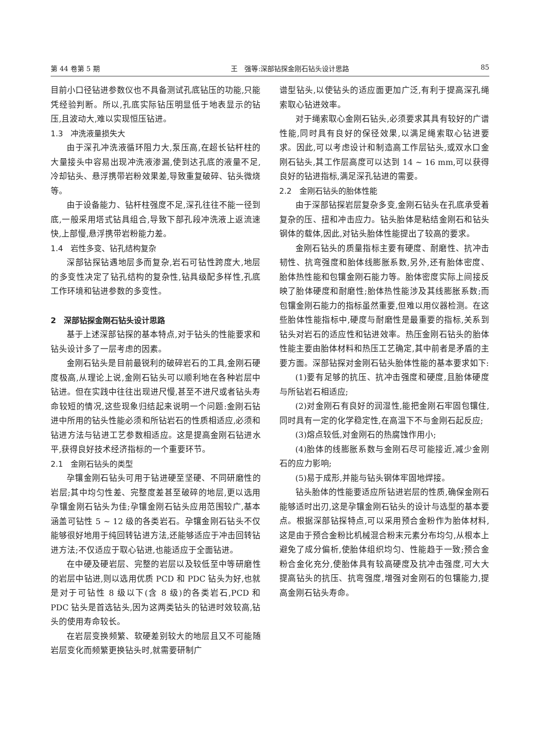第 44 卷第 5 期 王　强等:深部钻探金刚石钻头设计思路 85
目前小口径钻进参数仪也不具备测试孔底钻压的功能,只能凭经验判断。所以,孔底实际钻压明显低于地表显示的钻压,且波动大,难以实现恒压钻进。
1.3　冲洗液量损失大
由于深孔冲洗液循环阻力大,泵压高,在超长钻杆柱的大量接头中容易出现冲洗液渗漏,使到达孔底的液量不足,冷却钻头、悬浮携带岩粉效果差,导致重复破碎、钻头微烧等。
由于设备能力、钻杆柱强度不足,深孔往往不能一径到底,一般采用塔式钻具组合,导致下部孔段冲洗液上返流速快,上部慢,悬浮携带岩粉能力差。
1.4　岩性多变、钻孔结构复杂
深部钻探钻遇地层多而复杂,岩石可钻性跨度大,地层的多变性决定了钻孔结构的复杂性,钻具级配多样性,孔底工作环境和钻进参数的多变性。
2　深部钻探金刚石钻头设计思路
基于上述深部钻探的基本特点,对于钻头的性能要求和钻头设计多了一层考虑的因素。
金刚石钻头是目前最锐利的破碎岩石的工具,金刚石硬度极高,从理论上说,金刚石钻头可以顺利地在各种岩层中钻进。但在实践中往往出现进尺慢,甚至不进尺或者钻头寿命较短的情况,这些现象归结起来说明一个问题:金刚石钻进中所用的钻头性能必须和所钻岩石的性质相适应,必须和钻进方法与钻进工艺参数相适应。这是提高金刚石钻进水平,获得良好技术经济指标的一个重要环节。
2.1　金刚石钻头的类型
孕镶金刚石钻头可用于钻进硬至坚硬、不同研磨性的岩层;其中均匀性差、完整度差甚至破碎的地层,更以选用孕镶金刚石钻头为佳;孕镶金刚石钻头应用范围较广,基本涵盖可钻性 5 ~ 12 级的各类岩石。孕镶金刚石钻头不仅能够很好地用于纯回转钻进方法,还能够适应于冲击回转钻进方法;不仅适应于取心钻进,也能适应于全面钻进。
在中硬及硬岩层、完整的岩层以及较低至中等研磨性的岩层中钻进,则以选用优质 PCD 和 PDC 钻头为好,也就是对于可钻性 8 级以下(含 8 级)的各类岩石,PCD 和 PDC 钻头是首选钻头,因为这两类钻头的钻进时效较高,钻头的使用寿命较长。
在岩层变换频繁、软硬差别较大的地层且又不可能随岩层变化而频繁更换钻头时,就需要研制广
谱型钻头,以使钻头的适应面更加广泛,有利于提高深孔绳索取心钻进效率。
对于绳索取心金刚石钻头,必须要求其具有较好的广谱性能,同时具有良好的保径效果,以满足绳索取心钻进要求。因此,可以考虑设计和制造高工作层钻头,或双水口金刚石钻头,其工作层高度可以达到 14 ~ 16 mm,可以获得良好的钻进指标,满足深孔钻进的需要。
2.2　金刚石钻头的胎体性能
由于深部钻探岩层复杂多变,金刚石钻头在孔底承受着复杂的压、扭和冲击应力。钻头胎体是粘结金刚石和钻头钢体的载体,因此,对钻头胎体性能提出了较高的要求。
金刚石钻头的质量指标主要有硬度、耐磨性、抗冲击韧性、抗弯强度和胎体线膨胀系数,另外,还有胎体密度、胎体热性能和包镶金刚石能力等。胎体密度实际上间接反映了胎体硬度和耐磨性;胎体热性能涉及其线膨胀系数;而包镶金刚石能力的指标虽然重要,但难以用仪器检测。在这些胎体性能指标中,硬度与耐磨性是最重要的指标,关系到钻头对岩石的适应性和钻进效率。热压金刚石钻头的胎体性能主要由胎体材料和热压工艺确定,其中前者是矛盾的主要方面。深部钻探对金刚石钻头胎体性能的基本要求如下:
(1)要有足够的抗压、抗冲击强度和硬度,且胎体硬度与所钻岩石相适应;
(2)对金刚石有良好的润湿性,能把金刚石牢固包镶住,同时具有一定的化学稳定性,在高温下不与金刚石起反应;
(3)熔点较低,对金刚石的热腐蚀作用小;
(4)胎体的线膨胀系数与金刚石尽可能接近,减少金刚石的应力影响;
(5)易于成形,并能与钻头钢体牢固地焊接。
钻头胎体的性能要适应所钻进岩层的性质,确保金刚石能够适时出刃,这是孕镶金刚石钻头的设计与选型的基本要点。根据深部钻探特点,可以采用预合金粉作为胎体材料,这是由于预合金粉比机械混合粉末元素分布均匀,从根本上避免了成分偏析,使胎体组织均匀、性能趋于一致;预合金粉合金化充分,使胎体具有较高硬度及抗冲击强度,可大大提高钻头的抗压、抗弯强度,增强对金刚石的包镶能力,提高金刚石钻头寿命。